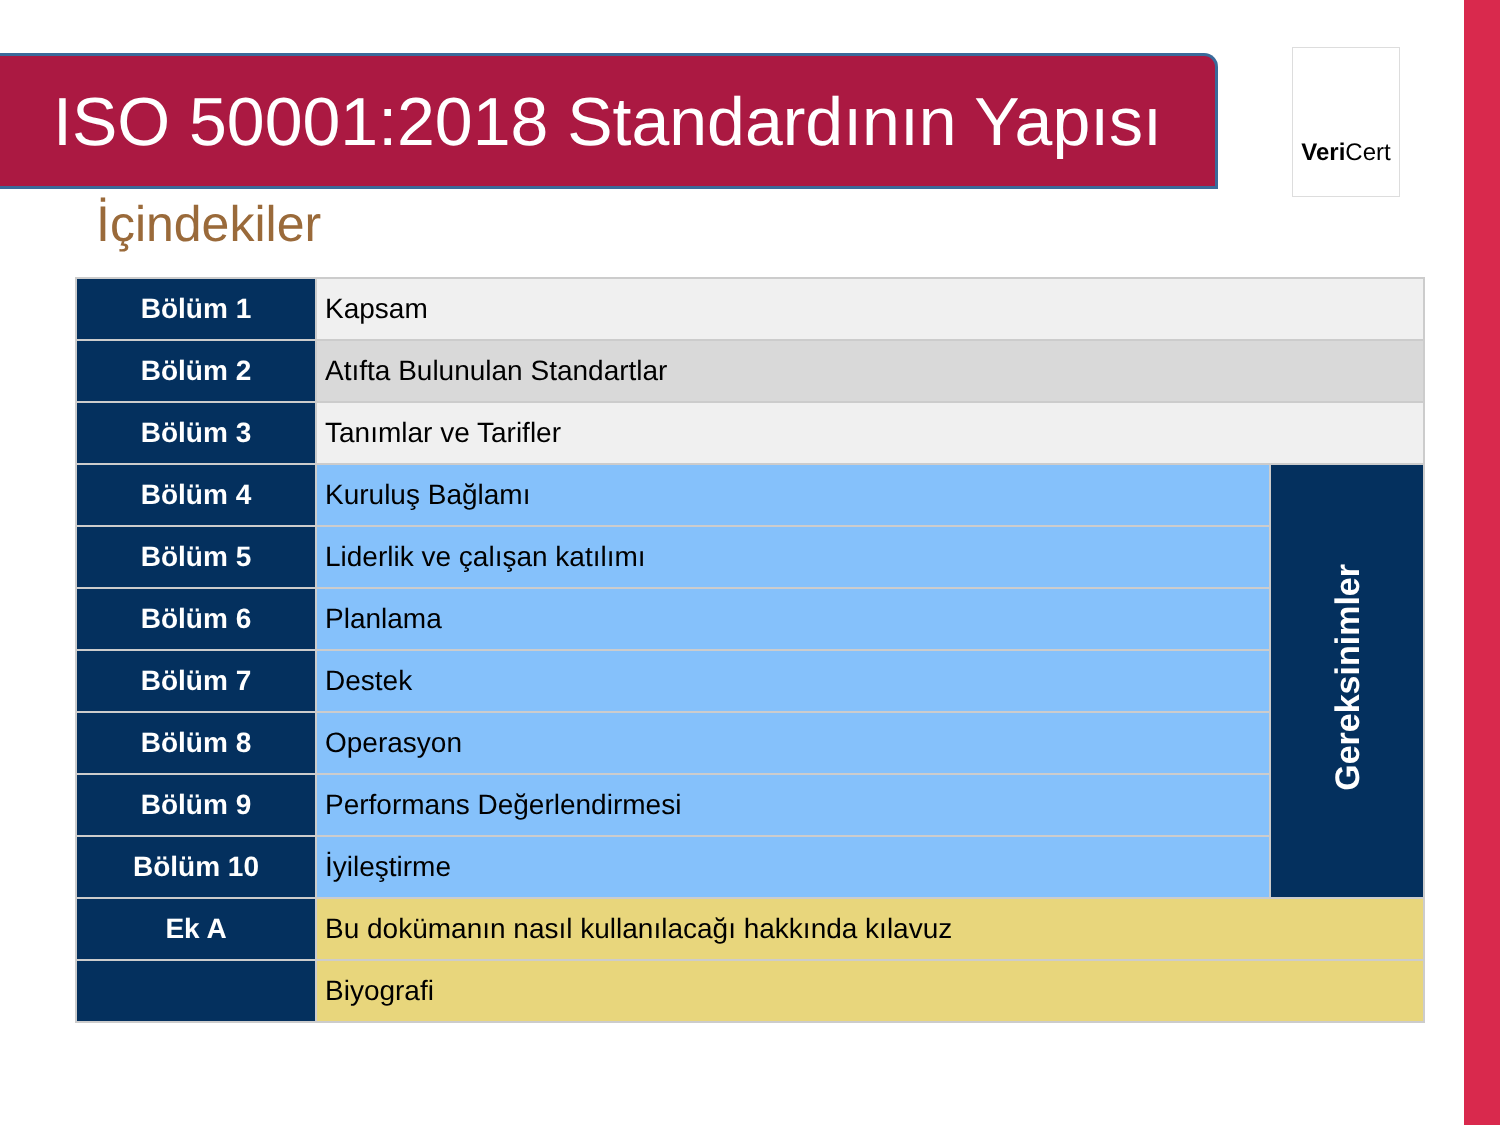ISO 50001:2018 Standardının Yapısı
Veri Cert
İçindekiler
| Bölüm 1 | Kapsam | |
| Bölüm 2 | Atıfta Bulunulan Standartlar | |
| Bölüm 3 | Tanımlar ve Tarifler | |
| Bölüm 4 | Kuruluş Bağlamı | Gereksinimler |
| Bölüm 5 | Liderlik ve çalışan katılımı | |
| Bölüm 6 | Planlama | |
| Bölüm 7 | Destek | |
| Bölüm 8 | Operasyon | |
| Bölüm 9 | Performans Değerlendirmesi | |
| Bölüm 10 | İyileştirme | |
| Ek A | Bu dokümanın nasıl kullanılacağı hakkında kılavuz | |
| | Biyografi | |